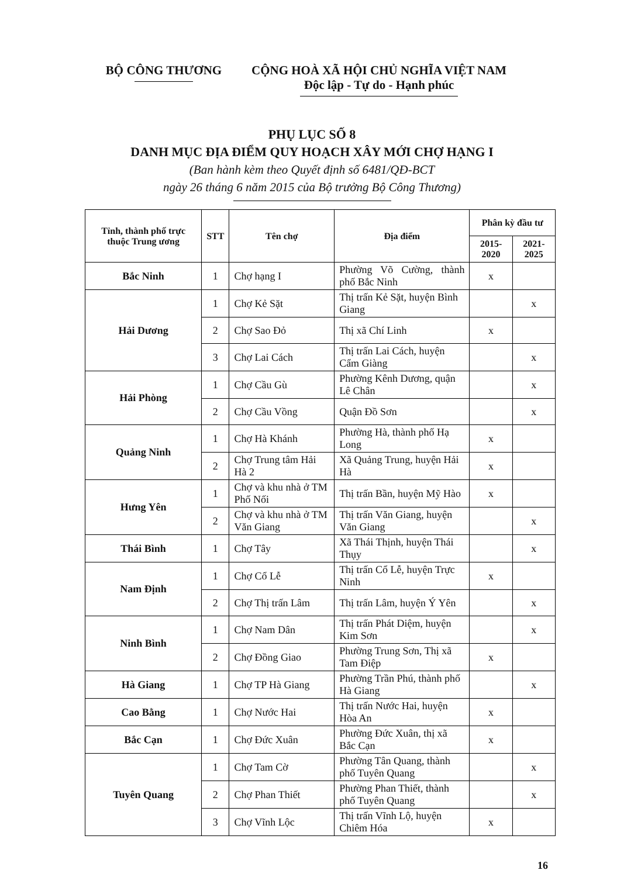BỘ CÔNG THƯƠNG CỘNG HOÀ XÃ HỘI CHỦ NGHĨA VIỆT NAM
Độc lập - Tự do - Hạnh phúc
PHỤ LỤC SỐ 8
DANH MỤC ĐỊA ĐIỂM QUY HOẠCH XÂY MỚI CHỢ HẠNG I
(Ban hành kèm theo Quyết định số 6481/QĐ-BCT
ngày 26 tháng 6 năm 2015 của Bộ trưởng Bộ Công Thương)
| Tỉnh, thành phố trực thuộc Trung ương | STT | Tên chợ | Địa điểm | Phân kỳ đầu tư | |
| --- | --- | --- | --- | --- | --- |
| | | | | 2015-2020 | 2021-2025 |
| Bắc Ninh | 1 | Chợ hạng I | Phường Võ Cường, thành phố Bắc Ninh | x | |
| Hải Dương | 1 | Chợ Kẻ Sặt | Thị trấn Kẻ Sặt, huyện Bình Giang | | x |
| | 2 | Chợ Sao Đỏ | Thị xã Chí Linh | x | |
| | 3 | Chợ Lai Cách | Thị trấn Lai Cách, huyện Cẩm Giàng | | x |
| Hải Phòng | 1 | Chợ Cầu Gù | Phường Kênh Dương, quận Lê Chân | | x |
| | 2 | Chợ Cầu Vồng | Quận Đồ Sơn | | x |
| Quảng Ninh | 1 | Chợ Hà Khánh | Phường Hà, thành phố Hạ Long | x | |
| | 2 | Chợ Trung tâm Hải Hà 2 | Xã Quảng Trung, huyện Hải Hà | x | |
| Hưng Yên | 1 | Chợ và khu nhà ở TM Phố Nối | Thị trấn Bần, huyện Mỹ Hào | x | |
| | 2 | Chợ và khu nhà ở TM Văn Giang | Thị trấn Văn Giang, huyện Văn Giang | | x |
| Thái Bình | 1 | Chợ Tây | Xã Thái Thịnh, huyện Thái Thụy | | x |
| Nam Định | 1 | Chợ Cổ Lễ | Thị trấn Cổ Lễ, huyện Trực Ninh | x | |
| | 2 | Chợ Thị trấn Lâm | Thị trấn Lâm, huyện Ý Yên | | x |
| Ninh Bình | 1 | Chợ Nam Dân | Thị trấn Phát Diệm, huyện Kim Sơn | | x |
| | 2 | Chợ Đồng Giao | Phường Trung Sơn, Thị xã Tam Điệp | x | |
| Hà Giang | 1 | Chợ TP Hà Giang | Phường Trần Phú, thành phố Hà Giang | | x |
| Cao Bằng | 1 | Chợ Nước Hai | Thị trấn Nước Hai, huyện Hòa An | x | |
| Bắc Cạn | 1 | Chợ Đức Xuân | Phường Đức Xuân, thị xã Bắc Cạn | x | |
| Tuyên Quang | 1 | Chợ Tam Cờ | Phường Tân Quang, thành phố Tuyên Quang | | x |
| | 2 | Chợ Phan Thiết | Phường Phan Thiết, thành phố Tuyên Quang | | x |
| | 3 | Chợ Vĩnh Lộc | Thị trấn Vĩnh Lộ, huyện Chiêm Hóa | x | |
16